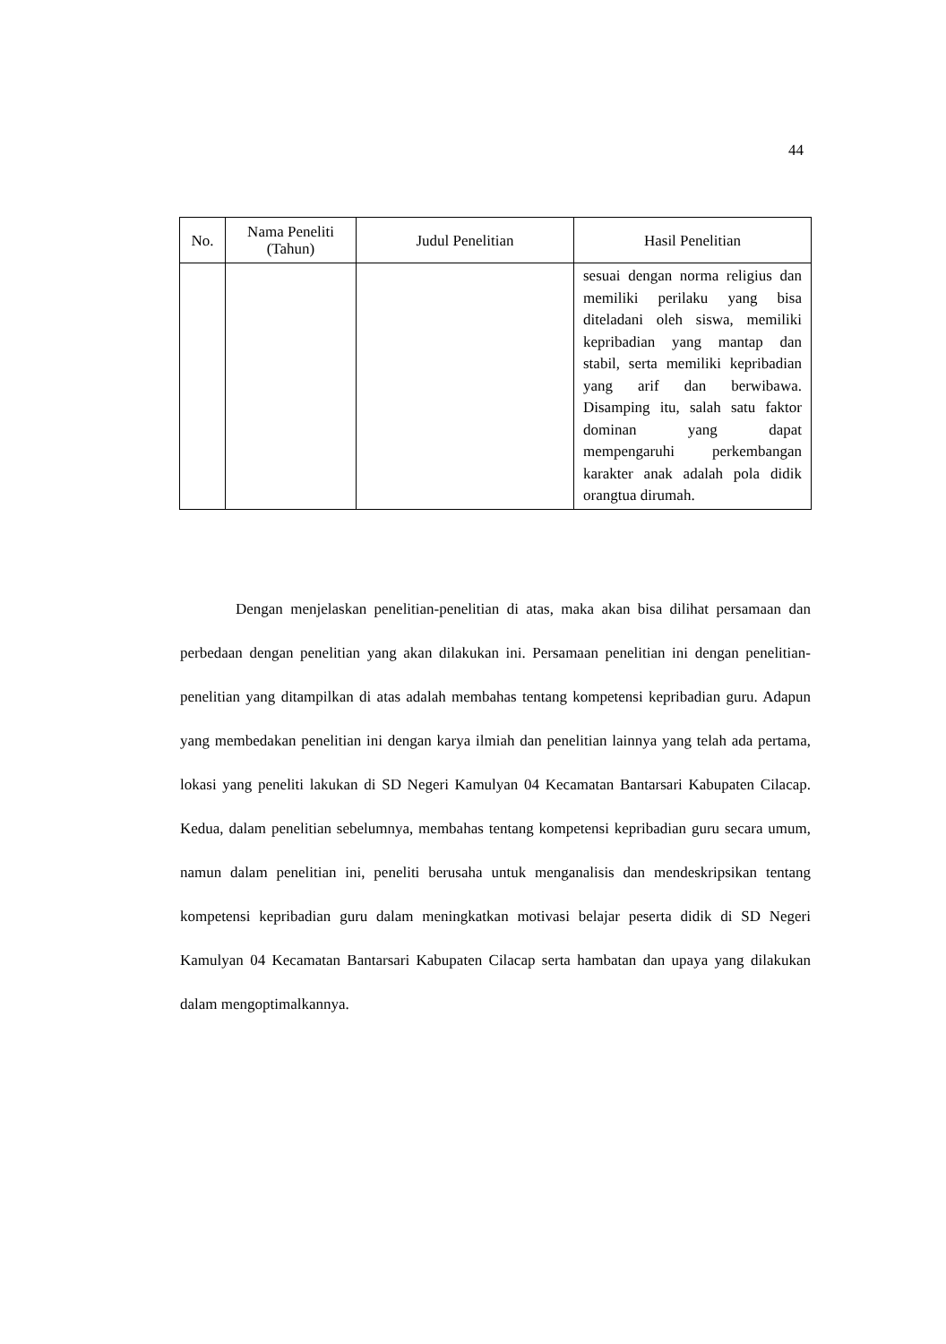44
| No. | Nama Peneliti (Tahun) | Judul Penelitian | Hasil Penelitian |
| --- | --- | --- | --- |
| | | | sesuai dengan norma religius dan memiliki perilaku yang bisa diteladani oleh siswa, memiliki kepribadian yang mantap dan stabil, serta memiliki kepribadian yang arif dan berwibawa. Disamping itu, salah satu faktor dominan yang dapat mempengaruhi perkembangan karakter anak adalah pola didik orangtua dirumah. |
Dengan menjelaskan penelitian-penelitian di atas, maka akan bisa dilihat persamaan dan perbedaan dengan penelitian yang akan dilakukan ini. Persamaan penelitian ini dengan penelitian-penelitian yang ditampilkan di atas adalah membahas tentang kompetensi kepribadian guru. Adapun yang membedakan penelitian ini dengan karya ilmiah dan penelitian lainnya yang telah ada pertama, lokasi yang peneliti lakukan di SD Negeri Kamulyan 04 Kecamatan Bantarsari Kabupaten Cilacap. Kedua, dalam penelitian sebelumnya, membahas tentang kompetensi kepribadian guru secara umum, namun dalam penelitian ini, peneliti berusaha untuk menganalisis dan mendeskripsikan tentang kompetensi kepribadian guru dalam meningkatkan motivasi belajar peserta didik di SD Negeri Kamulyan 04 Kecamatan Bantarsari Kabupaten Cilacap serta hambatan dan upaya yang dilakukan dalam mengoptimalkannya.